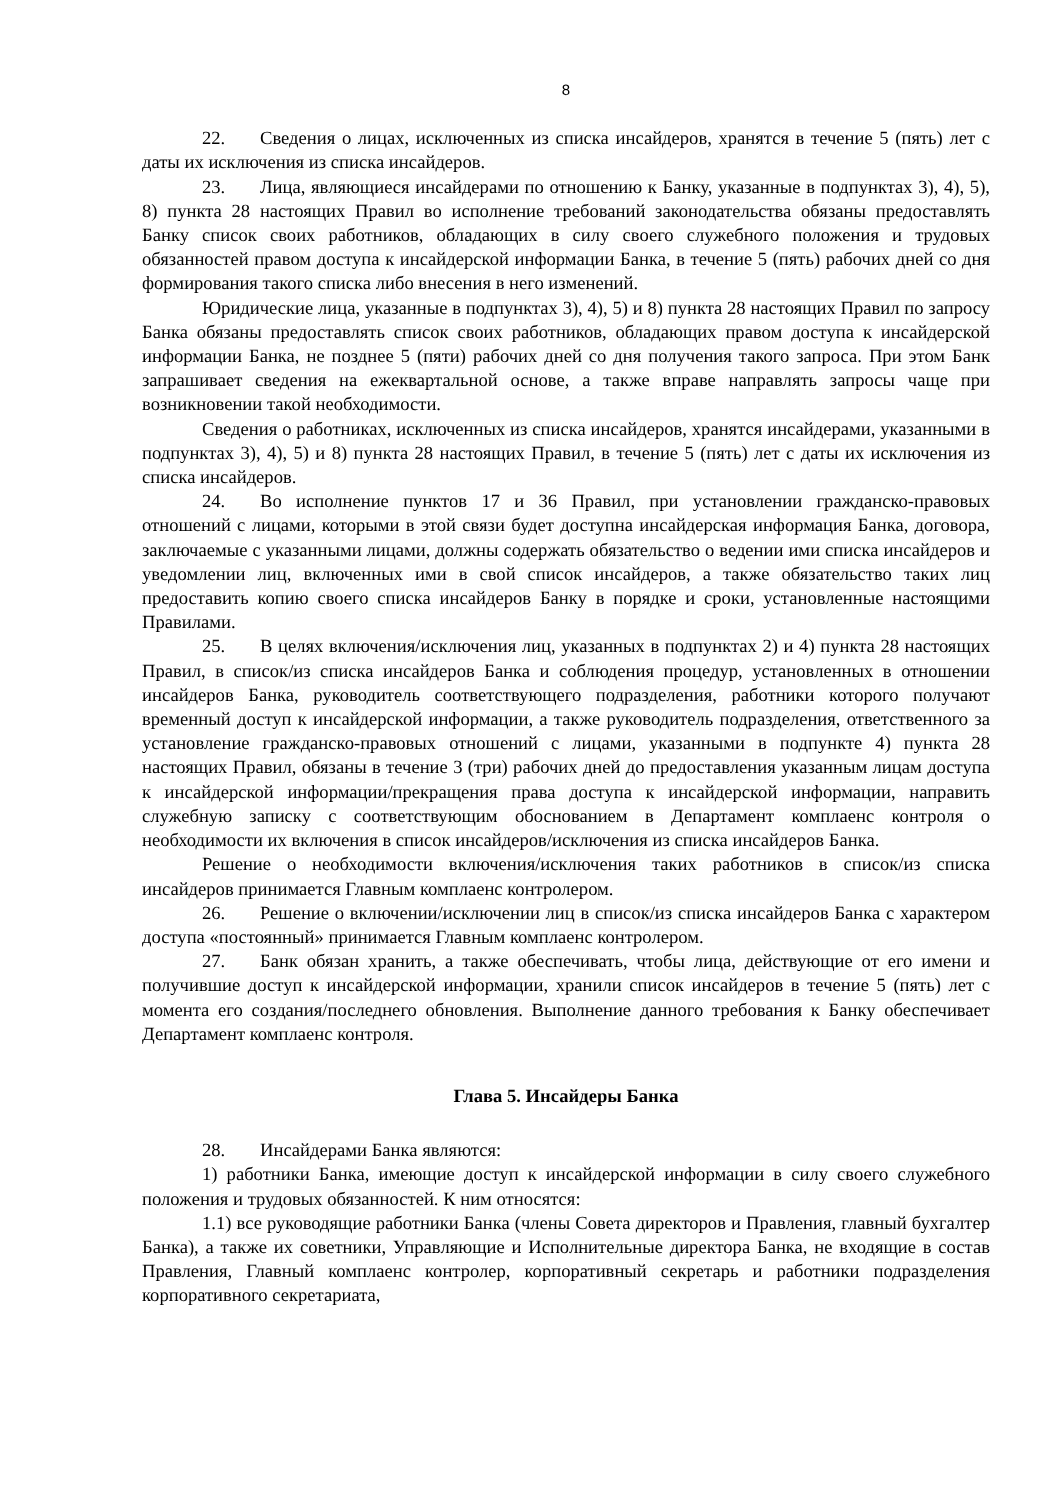8
22. Сведения о лицах, исключенных из списка инсайдеров, хранятся в течение 5 (пять) лет с даты их исключения из списка инсайдеров.
23. Лица, являющиеся инсайдерами по отношению к Банку, указанные в подпунктах 3), 4), 5), 8) пункта 28 настоящих Правил во исполнение требований законодательства обязаны предоставлять Банку список своих работников, обладающих в силу своего служебного положения и трудовых обязанностей правом доступа к инсайдерской информации Банка, в течение 5 (пять) рабочих дней со дня формирования такого списка либо внесения в него изменений.
Юридические лица, указанные в подпунктах 3), 4), 5) и 8) пункта 28 настоящих Правил по запросу Банка обязаны предоставлять список своих работников, обладающих правом доступа к инсайдерской информации Банка, не позднее 5 (пяти) рабочих дней со дня получения такого запроса. При этом Банк запрашивает сведения на ежеквартальной основе, а также вправе направлять запросы чаще при возникновении такой необходимости.
Сведения о работниках, исключенных из списка инсайдеров, хранятся инсайдерами, указанными в подпунктах 3), 4), 5) и 8) пункта 28 настоящих Правил, в течение 5 (пять) лет с даты их исключения из списка инсайдеров.
24. Во исполнение пунктов 17 и 36 Правил, при установлении гражданско-правовых отношений с лицами, которыми в этой связи будет доступна инсайдерская информация Банка, договора, заключаемые с указанными лицами, должны содержать обязательство о ведении ими списка инсайдеров и уведомлении лиц, включенных ими в свой список инсайдеров, а также обязательство таких лиц предоставить копию своего списка инсайдеров Банку в порядке и сроки, установленные настоящими Правилами.
25. В целях включения/исключения лиц, указанных в подпунктах 2) и 4) пункта 28 настоящих Правил, в список/из списка инсайдеров Банка и соблюдения процедур, установленных в отношении инсайдеров Банка, руководитель соответствующего подразделения, работники которого получают временный доступ к инсайдерской информации, а также руководитель подразделения, ответственного за установление гражданско-правовых отношений с лицами, указанными в подпункте 4) пункта 28 настоящих Правил, обязаны в течение 3 (три) рабочих дней до предоставления указанным лицам доступа к инсайдерской информации/прекращения права доступа к инсайдерской информации, направить служебную записку с соответствующим обоснованием в Департамент комплаенс контроля о необходимости их включения в список инсайдеров/исключения из списка инсайдеров Банка.
Решение о необходимости включения/исключения таких работников в список/из списка инсайдеров принимается Главным комплаенс контролером.
26. Решение о включении/исключении лиц в список/из списка инсайдеров Банка с характером доступа «постоянный» принимается Главным комплаенс контролером.
27. Банк обязан хранить, а также обеспечивать, чтобы лица, действующие от его имени и получившие доступ к инсайдерской информации, хранили список инсайдеров в течение 5 (пять) лет с момента его создания/последнего обновления. Выполнение данного требования к Банку обеспечивает Департамент комплаенс контроля.
Глава 5. Инсайдеры Банка
28. Инсайдерами Банка являются:
1) работники Банка, имеющие доступ к инсайдерской информации в силу своего служебного положения и трудовых обязанностей. К ним относятся:
1.1) все руководящие работники Банка (члены Совета директоров и Правления, главный бухгалтер Банка), а также их советники, Управляющие и Исполнительные директора Банка, не входящие в состав Правления, Главный комплаенс контролер, корпоративный секретарь и работники подразделения корпоративного секретариата,